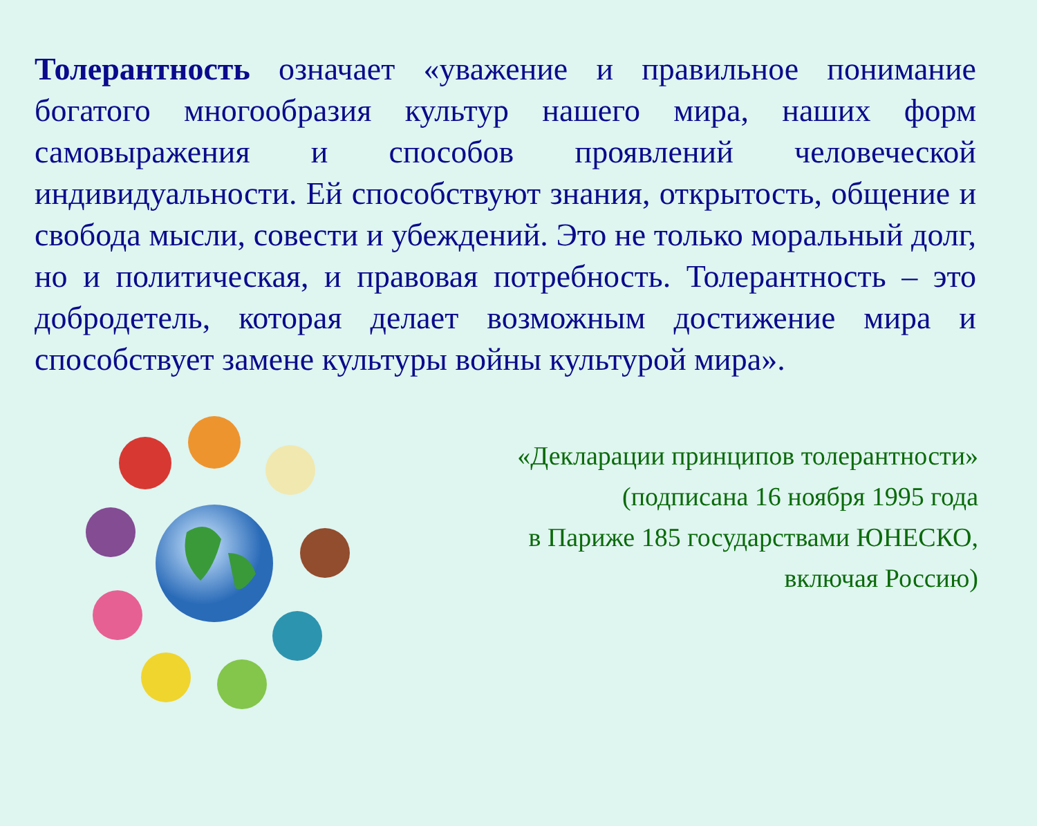Толерантность означает «уважение и правильное понимание богатого многообразия культур нашего мира, наших форм самовыражения и способов проявлений человеческой индивидуальности. Ей способствуют знания, открытость, общение и свобода мысли, совести и убеждений. Это не только моральный долг, но и политическая, и правовая потребность. Толерантность – это добродетель, которая делает возможным достижение мира и способствует замене культуры войны культурой мира».
«Декларации принципов толерантности»
(подписана 16 ноября 1995 года
в Париже 185 государствами ЮНЕСКО,
включая Россию)